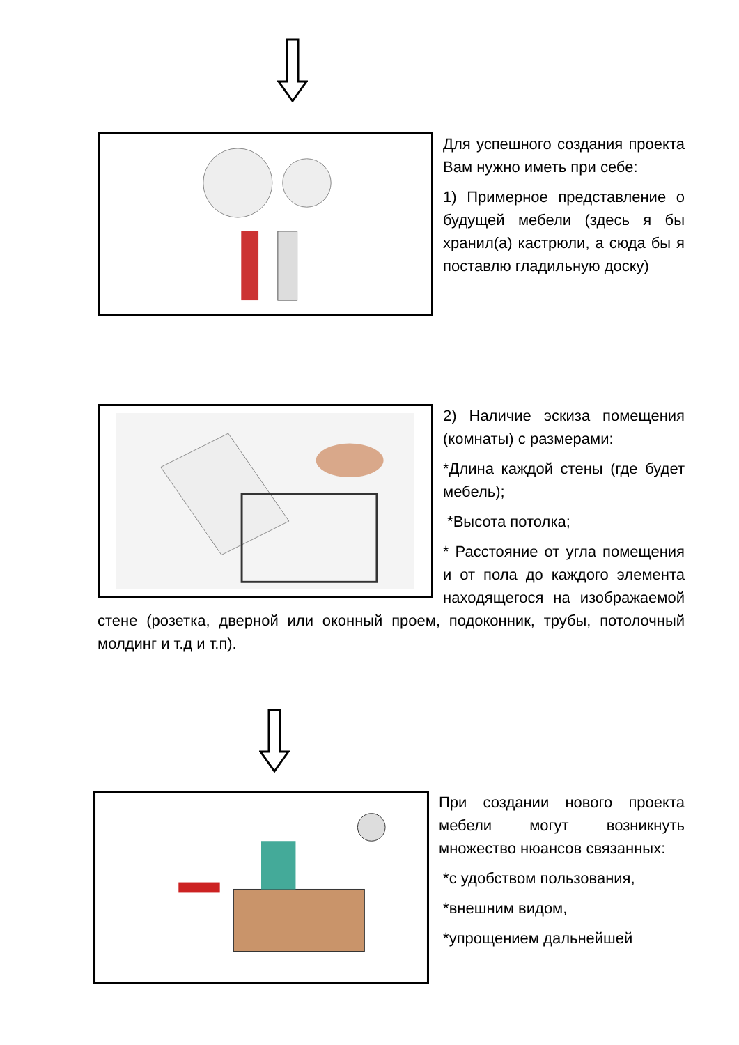Для успешного создания проекта Вам нужно иметь при себе:
1) Примерное представление о будущей мебели (здесь я бы хранил(а) кастрюли, а сюда бы я поставлю гладильную доску)
2) Наличие эскиза помещения (комнаты) с размерами:
*Длина каждой стены (где будет мебель);
*Высота потолка;
* Расстояние от угла помещения и от пола до каждого элемента находящегося на изображаемой стене (розетка, дверной или оконный проем, подоконник, трубы, потолочный молдинг и т.д и т.п).
При создании нового проекта мебели могут возникнуть множество нюансов связанных:
*с удобством пользования,
*внешним видом,
*упрощением дальнейшей